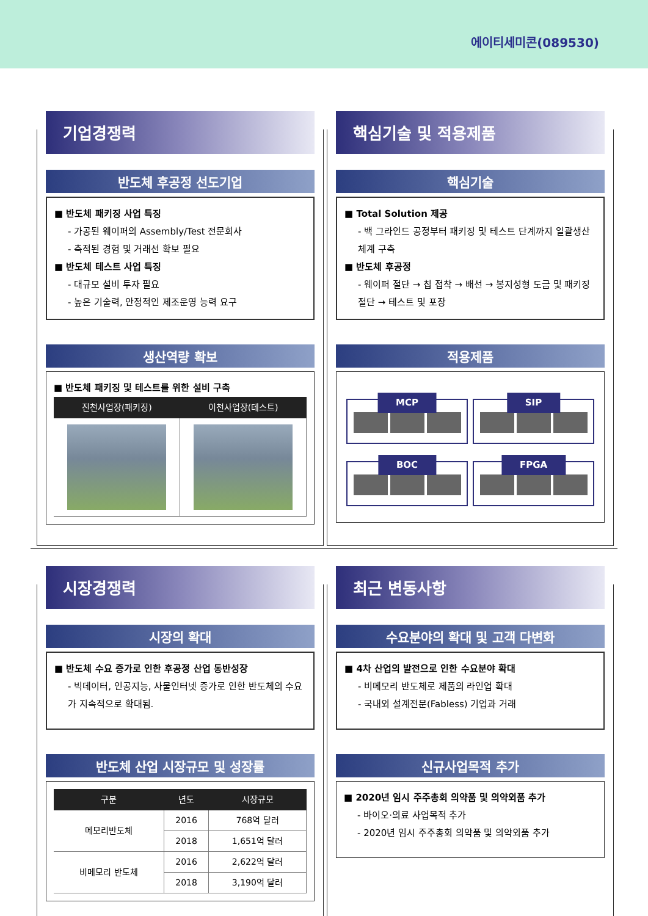에이티세미콘(089530)
기업경쟁력
반도체 후공정 선도기업
■ 반도체 패키징 사업 특징
- 가공된 웨이퍼의 Assembly/Test 전문회사
- 축적된 경험 및 거래선 확보 필요
■ 반도체 테스트 사업 특징
- 대규모 설비 투자 필요
- 높은 기술력, 안정적인 제조운영 능력 요구
생산역량 확보
■ 반도체 패키징 및 테스트를 위한 설비 구축
| 진천사업장(패키징) | 이천사업장(테스트) |
| --- | --- |
핵심기술 및 적용제품
핵심기술
■ Total Solution 제공
- 백 그라인드 공정부터 패키징 및 테스트 단계까지 일괄생산 체계 구축
■ 반도체 후공정
- 웨이퍼 절단 → 칩 접착 → 배선 → 봉지성형 도금 및 패키징 절단 → 테스트 및 포장
적용제품
MCP
SIP
BOC
FPGA
시장경쟁력
시장의 확대
■ 반도체 수요 증가로 인한 후공정 산업 동반성장
- 빅데이터, 인공지능, 사물인터넷 증가로 인한 반도체의 수요가 지속적으로 확대됨.
반도체 산업 시장규모 및 성장률
| 구분 | 년도 | 시장규모 |
| --- | --- | --- |
| 메모리반도체 | 2016 | 768억 달러 |
| | 2018 | 1,651억 달러 |
| 비메모리 반도체 | 2016 | 2,622억 달러 |
| | 2018 | 3,190억 달러 |
최근 변동사항
수요분야의 확대 및 고객 다변화
■ 4차 산업의 발전으로 인한 수요분야 확대
- 비메모리 반도체로 제품의 라인업 확대
- 국내외 설계전문(Fabless) 기업과 거래
신규사업목적 추가
■ 2020년 임시 주주총회 의약품 및 의약외품 추가
- 바이오·의료 사업목적 추가
- 2020년 임시 주주총회 의약품 및 의약외품 추가